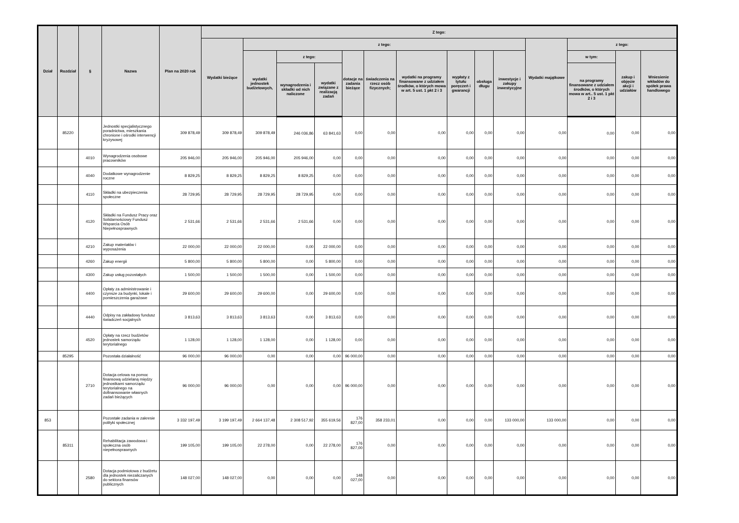| Dział | Rozdział | § | Nazwa | Plan na 2020 rok | Z tego: | | | | | | | | | | | | | |
| --- | --- | --- | --- | --- | --- | --- | --- | --- | --- | --- | --- | --- | --- | --- | --- | --- | --- | --- |
| | | | | | Wydatki bieżące | z tego: | | | | | | | | | Wydatki majątkowe | z tego: | | |
| | | | | | | wydatki jednostek budżetowych, | z tego: | | dotacje na zadania bieżące | świadczenia na rzecz osób fizycznych; | wydatki na programy finansowane z udziałem środków, o których mowa w art. 5 ust. 1 pkt 2 i 3 | wypłaty z tytułu poręczeń i gwarancji | obsługa długu | inwestycje i zakupy inwestycyjne | | w tym: | zakup i objęcie akcji i udziałów | Wniesienie wkładów do spółek prawa handlowego |
| | | | | | | | wynagrodzenia i składki od nich naliczone | wydatki związane z realizacją zadań | | | | | | | | na programy finansowane z udziałem środków, o których mowa w art.. 5 ust. 1 pkt 2 i 3 | | |
| | 85220 | | Jednostki specjalistycznego poradnictwa, mieszkania chronione i ośrodki interwencji kryzysowej | 309 878,49 | 309 878,49 | 309 878,49 | 246 036,86 | 63 841,63 | 0,00 | 0,00 | 0,00 | 0,00 | 0,00 | 0,00 | 0,00 | 0,00 | 0,00 | 0,00 |
| | | 4010 | Wynagrodzenia osobowe pracowników | 205 946,00 | 205 946,00 | 205 946,00 | 205 946,00 | 0,00 | 0,00 | 0,00 | 0,00 | 0,00 | 0,00 | 0,00 | 0,00 | 0,00 | 0,00 | 0,00 |
| | | 4040 | Dodatkowe wynagrodzenie roczne | 8 829,25 | 8 829,25 | 8 829,25 | 8 829,25 | 0,00 | 0,00 | 0,00 | 0,00 | 0,00 | 0,00 | 0,00 | 0,00 | 0,00 | 0,00 | 0,00 |
| | | 4110 | Składki na ubezpieczenia społeczne | 28 729,95 | 28 729,95 | 28 729,95 | 28 729,95 | 0,00 | 0,00 | 0,00 | 0,00 | 0,00 | 0,00 | 0,00 | 0,00 | 0,00 | 0,00 | 0,00 |
| | | 4120 | Składki na Fundusz Pracy oraz Solidarnościowy Fundusz Wsparcia Osób Niepełnosprawnych | 2 531,66 | 2 531,66 | 2 531,66 | 2 531,66 | 0,00 | 0,00 | 0,00 | 0,00 | 0,00 | 0,00 | 0,00 | 0,00 | 0,00 | 0,00 | 0,00 |
| | | 4210 | Zakup materiałów i wyposażenia | 22 000,00 | 22 000,00 | 22 000,00 | 0,00 | 22 000,00 | 0,00 | 0,00 | 0,00 | 0,00 | 0,00 | 0,00 | 0,00 | 0,00 | 0,00 | 0,00 |
| | | 4260 | Zakup energii | 5 800,00 | 5 800,00 | 5 800,00 | 0,00 | 5 800,00 | 0,00 | 0,00 | 0,00 | 0,00 | 0,00 | 0,00 | 0,00 | 0,00 | 0,00 | 0,00 |
| | | 4300 | Zakup usług pozostałych | 1 500,00 | 1 500,00 | 1 500,00 | 0,00 | 1 500,00 | 0,00 | 0,00 | 0,00 | 0,00 | 0,00 | 0,00 | 0,00 | 0,00 | 0,00 | 0,00 |
| | | 4400 | Opłaty za administrowanie i czynsze za budynki, lokale i pomieszczenia garażowe | 29 600,00 | 29 600,00 | 29 600,00 | 0,00 | 29 600,00 | 0,00 | 0,00 | 0,00 | 0,00 | 0,00 | 0,00 | 0,00 | 0,00 | 0,00 | 0,00 |
| | | 4440 | Odpisy na zakładowy fundusz świadczeń socjalnych | 3 813,63 | 3 813,63 | 3 813,63 | 0,00 | 3 813,63 | 0,00 | 0,00 | 0,00 | 0,00 | 0,00 | 0,00 | 0,00 | 0,00 | 0,00 | 0,00 |
| | | 4520 | Opłaty na rzecz budżetów jednostek samorządu terytorialnego | 1 128,00 | 1 128,00 | 1 128,00 | 0,00 | 1 128,00 | 0,00 | 0,00 | 0,00 | 0,00 | 0,00 | 0,00 | 0,00 | 0,00 | 0,00 | 0,00 |
| | 85295 | | Pozostała działalność | 96 000,00 | 96 000,00 | 0,00 | 0,00 | 0,00 | 96 000,00 | 0,00 | 0,00 | 0,00 | 0,00 | 0,00 | 0,00 | 0,00 | 0,00 | 0,00 |
| | | 2710 | Dotacja celowa na pomoc finansową udzielaną między jednostkami samorządu terytorialnego na dofinansowanie własnych zadań bieżących | 96 000,00 | 96 000,00 | 0,00 | 0,00 | 0,00 | 96 000,00 | 0,00 | 0,00 | 0,00 | 0,00 | 0,00 | 0,00 | 0,00 | 0,00 | 0,00 |
| 853 | | | Pozostałe zadania w zakresie polityki społecznej | 3 332 197,49 | 3 199 197,49 | 2 664 137,48 | 2 308 517,92 | 355 619,56 | 176 827,00 | 358 233,01 | 0,00 | 0,00 | 0,00 | 133 000,00 | 133 000,00 | 0,00 | 0,00 | 0,00 |
| | 85311 | | Rehabilitacja zawodowa i społeczna osób niepełnosprawnych | 199 105,00 | 199 105,00 | 22 278,00 | 0,00 | 22 278,00 | 176 827,00 | 0,00 | 0,00 | 0,00 | 0,00 | 0,00 | 0,00 | 0,00 | 0,00 | 0,00 |
| | | 2580 | Dotacja podmiotowa z budżetu dla jednostek niezaliczanych do sektora finansów publicznych | 148 027,00 | 148 027,00 | 0,00 | 0,00 | 0,00 | 148 027,00 | 0,00 | 0,00 | 0,00 | 0,00 | 0,00 | 0,00 | 0,00 | 0,00 | 0,00 |